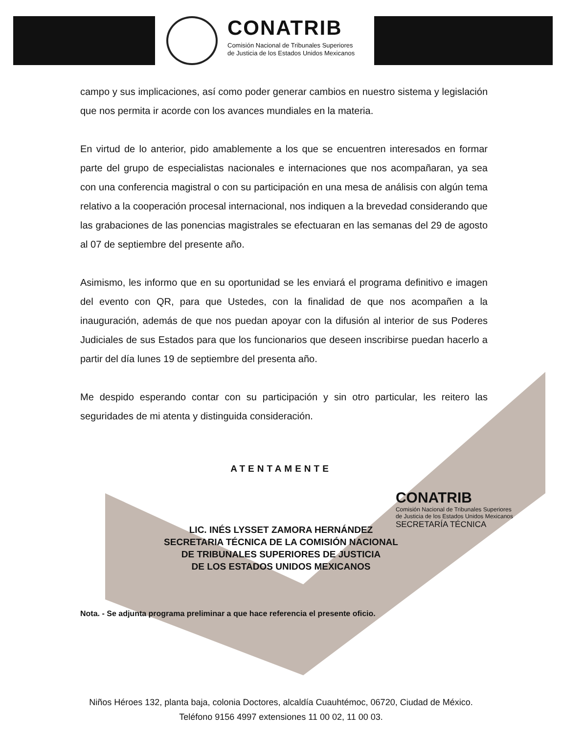CONATRIB
Comisión Nacional de Tribunales Superiores
de Justicia de los Estados Unidos Mexicanos
campo y sus implicaciones, así como poder generar cambios en nuestro sistema y legislación que nos permita ir acorde con los avances mundiales en la materia.
En virtud de lo anterior, pido amablemente a los que se encuentren interesados en formar parte del grupo de especialistas nacionales e internaciones que nos acompañaran, ya sea con una conferencia magistral o con su participación en una mesa de análisis con algún tema relativo a la cooperación procesal internacional, nos indiquen a la brevedad considerando que las grabaciones de las ponencias magistrales se efectuaran en las semanas del 29 de agosto al 07 de septiembre del presente año.
Asimismo, les informo que en su oportunidad se les enviará el programa definitivo e imagen del evento con QR, para que Ustedes, con la finalidad de que nos acompañen a la inauguración, además de que nos puedan apoyar con la difusión al interior de sus Poderes Judiciales de sus Estados para que los funcionarios que deseen inscribirse puedan hacerlo a partir del día lunes 19 de septiembre del presenta año.
Me despido esperando contar con su participación y sin otro particular, les reitero las seguridades de mi atenta y distinguida consideración.
ATENTAMENTE
LIC. INÉS LYSSET ZAMORA HERNÁNDEZ
SECRETARIA TÉCNICA DE LA COMISIÓN NACIONAL
DE TRIBUNALES SUPERIORES DE JUSTICIA
DE LOS ESTADOS UNIDOS MEXICANOS
CONATRIB
Comisión Nacional de Tribunales Superiores
de Justicia de los Estados Unidos Mexicanos
SECRETARÍA TÉCNICA
Nota. - Se adjunta programa preliminar a que hace referencia el presente oficio.
Niños Héroes 132, planta baja, colonia Doctores, alcaldía Cuauhtémoc, 06720, Ciudad de México.
Teléfono 9156 4997 extensiones 11 00 02, 11 00 03.